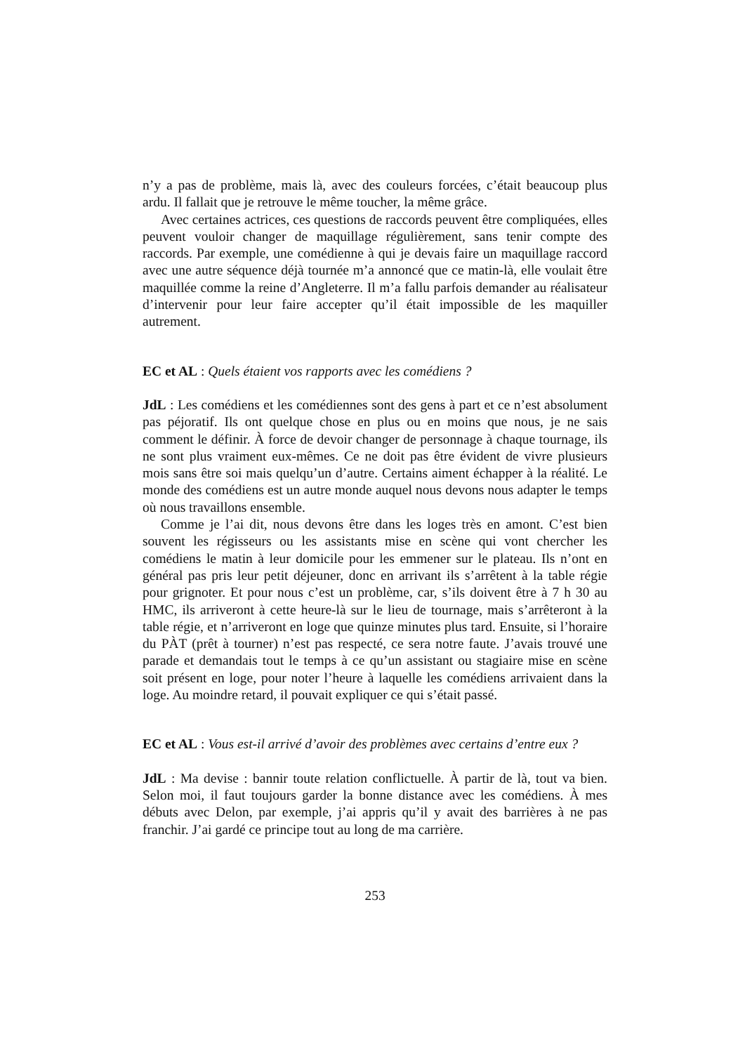n’y a pas de problème, mais là, avec des couleurs forcées, c’était beaucoup plus ardu. Il fallait que je retrouve le même toucher, la même grâce.
Avec certaines actrices, ces questions de raccords peuvent être compliquées, elles peuvent vouloir changer de maquillage régulièrement, sans tenir compte des raccords. Par exemple, une comédienne à qui je devais faire un maquillage raccord avec une autre séquence déjà tournée m’a annoncé que ce matin-là, elle voulait être maquillée comme la reine d’Angleterre. Il m’a fallu parfois demander au réalisateur d’intervenir pour leur faire accepter qu’il était impossible de les maquiller autrement.
EC et AL : Quels étaient vos rapports avec les comédiens ?
JdL : Les comédiens et les comédiennes sont des gens à part et ce n’est absolument pas péjoratif. Ils ont quelque chose en plus ou en moins que nous, je ne sais comment le définir. À force de devoir changer de personnage à chaque tournage, ils ne sont plus vraiment eux-mêmes. Ce ne doit pas être évident de vivre plusieurs mois sans être soi mais quelqu’un d’autre. Certains aiment échapper à la réalité. Le monde des comédiens est un autre monde auquel nous devons nous adapter le temps où nous travaillons ensemble.
Comme je l’ai dit, nous devons être dans les loges très en amont. C’est bien souvent les régisseurs ou les assistants mise en scène qui vont chercher les comédiens le matin à leur domicile pour les emmener sur le plateau. Ils n’ont en général pas pris leur petit déjeuner, donc en arrivant ils s’arrêtent à la table régie pour grignoter. Et pour nous c’est un problème, car, s’ils doivent être à 7 h 30 au HMC, ils arriveront à cette heure-là sur le lieu de tournage, mais s’arrêteront à la table régie, et n’arriveront en loge que quinze minutes plus tard. Ensuite, si l’horaire du PÀT (prêt à tourner) n’est pas respecté, ce sera notre faute. J’avais trouvé une parade et demandais tout le temps à ce qu’un assistant ou stagiaire mise en scène soit présent en loge, pour noter l’heure à laquelle les comédiens arrivaient dans la loge. Au moindre retard, il pouvait expliquer ce qui s’était passé.
EC et AL : Vous est-il arrivé d’avoir des problèmes avec certains d’entre eux ?
JdL : Ma devise : bannir toute relation conflictuelle. À partir de là, tout va bien. Selon moi, il faut toujours garder la bonne distance avec les comédiens. À mes débuts avec Delon, par exemple, j’ai appris qu’il y avait des barrières à ne pas franchir. J’ai gardé ce principe tout au long de ma carrière.
253